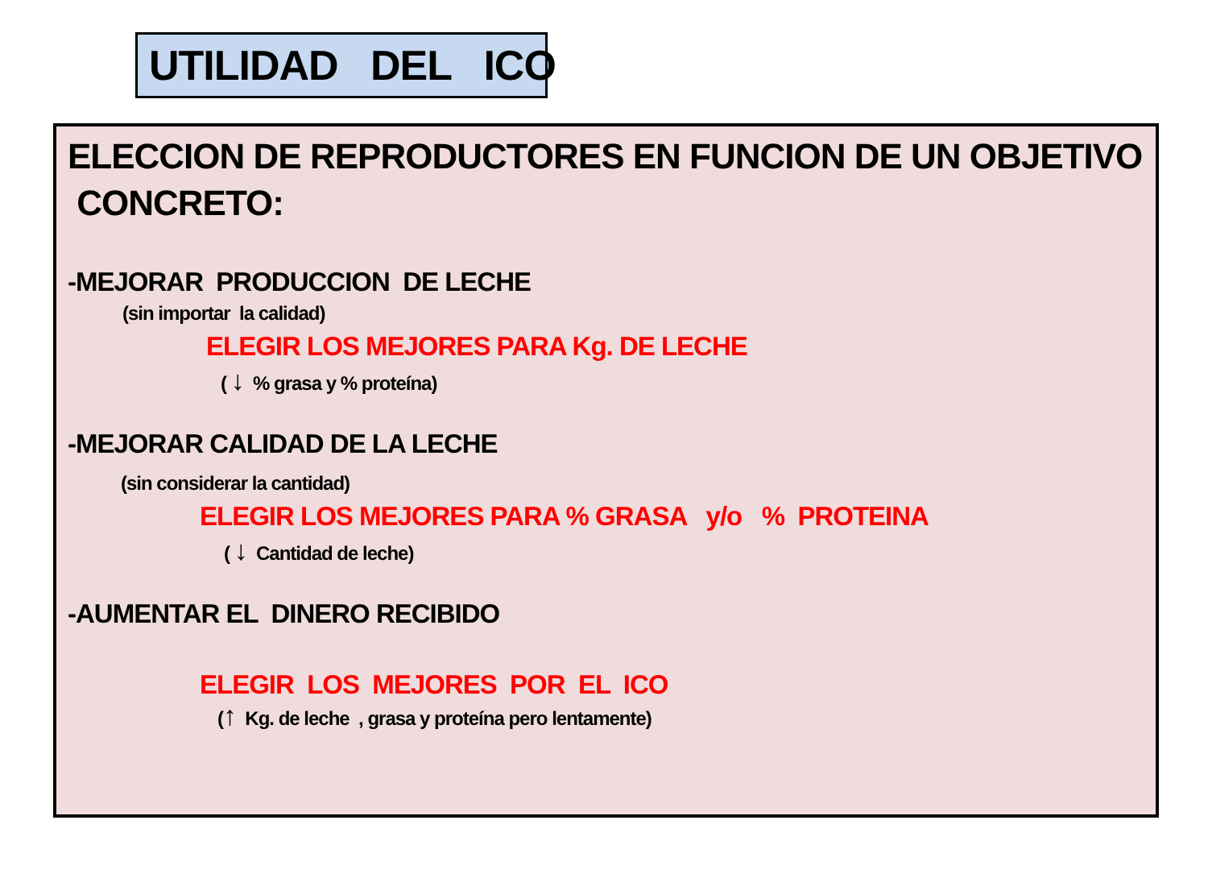UTILIDAD DEL ICO
ELECCION DE REPRODUCTORES EN FUNCION DE UN OBJETIVO
CONCRETO:
-MEJORAR PRODUCCION DE LECHE
(sin importar la calidad)
ELEGIR LOS MEJORES PARA Kg. DE LECHE
( ↓ % grasa y % proteína)
-MEJORAR CALIDAD DE LA LECHE
(sin considerar la cantidad)
ELEGIR LOS MEJORES PARA % GRASA y/o % PROTEINA
( ↓ Cantidad de leche)
-AUMENTAR EL DINERO RECIBIDO
ELEGIR LOS MEJORES POR EL ICO
(↑ Kg. de leche , grasa y proteína pero lentamente)